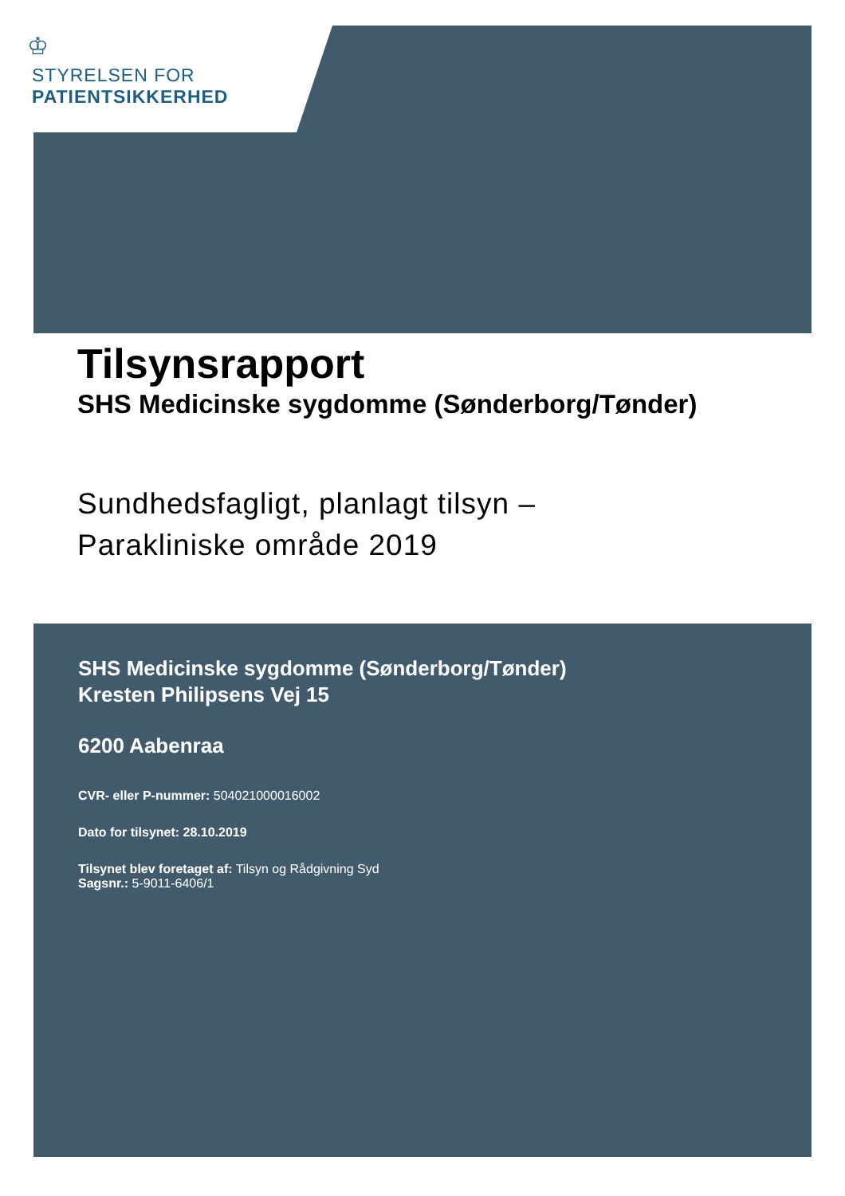♔
STYRELSEN FOR
PATIENTSIKKERHED
Tilsynsrapport
SHS Medicinske sygdomme (Sønderborg/Tønder)
Sundhedsfagligt, planlagt tilsyn –
Parakliniske område 2019
SHS Medicinske sygdomme (Sønderborg/Tønder)
Kresten Philipsens Vej 15
6200 Aabenraa
CVR- eller P-nummer: 504021000016002
Dato for tilsynet: 28.10.2019
Tilsynet blev foretaget af: Tilsyn og Rådgivning Syd
Sagsnr.: 5-9011-6406/1